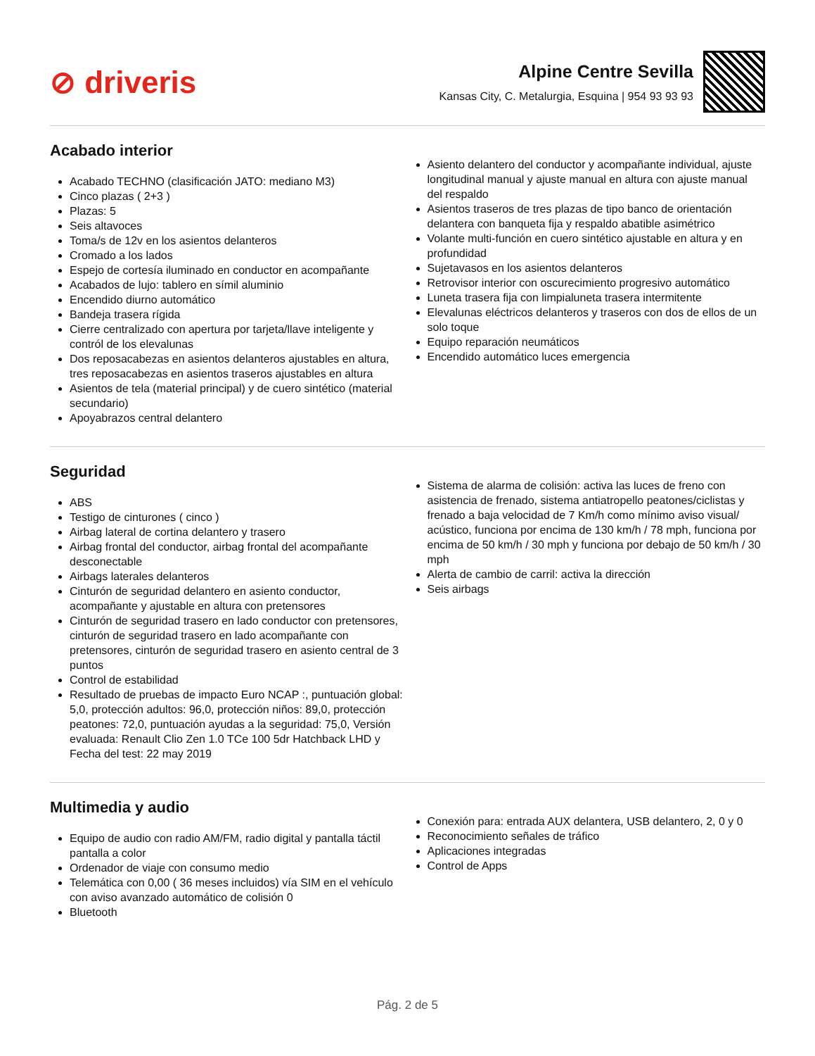⊘ driveris
Alpine Centre Sevilla
Kansas City, C. Metalurgia, Esquina | 954 93 93 93
Acabado interior
Acabado TECHNO (clasificación JATO: mediano M3)
Cinco plazas ( 2+3 )
Plazas: 5
Seis altavoces
Toma/s de 12v en los asientos delanteros
Cromado a los lados
Espejo de cortesía iluminado en conductor en acompañante
Acabados de lujo: tablero en símil aluminio
Encendido diurno automático
Bandeja trasera rígida
Cierre centralizado con apertura por tarjeta/llave inteligente y contról de los elevalunas
Dos reposacabezas en asientos delanteros ajustables en altura, tres reposacabezas en asientos traseros ajustables en altura
Asientos de tela (material principal) y de cuero sintético (material secundario)
Apoyabrazos central delantero
Asiento delantero del conductor y acompañante individual, ajuste longitudinal manual y ajuste manual en altura con ajuste manual del respaldo
Asientos traseros de tres plazas de tipo banco de orientación delantera con banqueta fija y respaldo abatible asimétrico
Volante multi-función en cuero sintético ajustable en altura y en profundidad
Sujetavasos en los asientos delanteros
Retrovisor interior con oscurecimiento progresivo automático
Luneta trasera fija con limpialuneta trasera intermitente
Elevalunas eléctricos delanteros y traseros con dos de ellos de un solo toque
Equipo reparación neumáticos
Encendido automático luces emergencia
Seguridad
ABS
Testigo de cinturones ( cinco )
Airbag lateral de cortina delantero y trasero
Airbag frontal del conductor, airbag frontal del acompañante desconectable
Airbags laterales delanteros
Cinturón de seguridad delantero en asiento conductor, acompañante y ajustable en altura con pretensores
Cinturón de seguridad trasero en lado conductor con pretensores, cinturón de seguridad trasero en lado acompañante con pretensores, cinturón de seguridad trasero en asiento central de 3 puntos
Control de estabilidad
Resultado de pruebas de impacto Euro NCAP :, puntuación global: 5,0, protección adultos: 96,0, protección niños: 89,0, protección peatones: 72,0, puntuación ayudas a la seguridad: 75,0, Versión evaluada: Renault Clio Zen 1.0 TCe 100 5dr Hatchback LHD y Fecha del test: 22 may 2019
Sistema de alarma de colisión: activa las luces de freno con asistencia de frenado, sistema antiatropello peatones/ciclistas y frenado a baja velocidad de 7 Km/h como mínimo aviso visual/ acústico, funciona por encima de 130 km/h / 78 mph, funciona por encima de 50 km/h / 30 mph y funciona por debajo de 50 km/h / 30 mph
Alerta de cambio de carril: activa la dirección
Seis airbags
Multimedia y audio
Equipo de audio con radio AM/FM, radio digital y pantalla táctil pantalla a color
Ordenador de viaje con consumo medio
Telemática con 0,00 ( 36 meses incluidos) vía SIM en el vehículo con aviso avanzado automático de colisión 0
Bluetooth
Conexión para: entrada AUX delantera, USB delantero, 2, 0 y 0
Reconocimiento señales de tráfico
Aplicaciones integradas
Control de Apps
Pág. 2 de 5